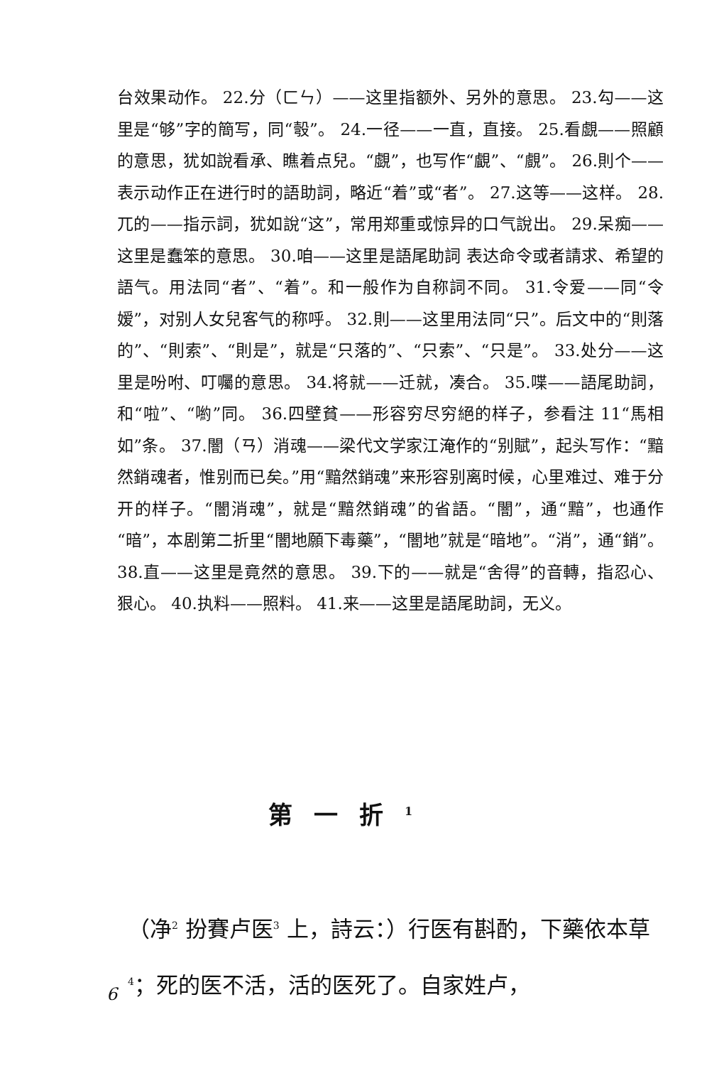台效果动作。 22.分（ㄈㄣ）——这里指额外、另外的意思。 23.勾——这里是“够”字的簡写，同“彀”。 24.一径——一直，直接。 25.看覷——照顧的意思，犹如說看承、瞧着点兒。“覷”，也写作“覰”、“覻”。 26.則个——表示动作正在进行时的語助詞，略近“着”或“者”。 27.这等——这样。 28.兀的——指示詞，犹如說“这”，常用郑重或惊异的口气說出。 29.呆痴——这里是蠢笨的意思。 30.咱——这里是語尾助詞 表达命令或者請求、希望的語气。用法同“者”、“着”。和一般作为自称詞不同。 31.令爱——同“令嫒”，对别人女兒客气的称呼。 32.則——这里用法同“只”。后文中的“則落的”、“則索”、“則是”，就是“只落的”、“只索”、“只是”。 33.处分——这里是吩咐、叮囑的意思。 34.将就——迁就，凑合。 35.喋——語尾助詞，和“啦”、“喲”同。 36.四壁貧——形容穷尽穷絕的样子，参看注 11“馬相如”条。 37.闇（ㄢ）消魂——梁代文学家江淹作的“别賦”，起头写作：“黯然銷魂者，惟别而已矣。”用“黯然銷魂”来形容别离时候，心里难过、难于分开的样子。“闇消魂”，就是“黯然銷魂”的省語。“闇”，通“黯”，也通作“暗”，本剧第二折里“闇地願下毒藥”，“闇地”就是“暗地”。“消”，通“銷”。 38.直——这里是竟然的意思。 39.下的——就是“舍得”的音轉，指忍心、狠心。 40.执料——照料。 41.来——这里是語尾助詞，无义。
第一折<sup>1</sup>
（净<sup>2</sup> 扮賽卢医<sup>3</sup> 上，詩云：）行医有斟酌，下藥依本草<sup>4</sup>；死的医不活，活的医死了。自家姓卢，
6